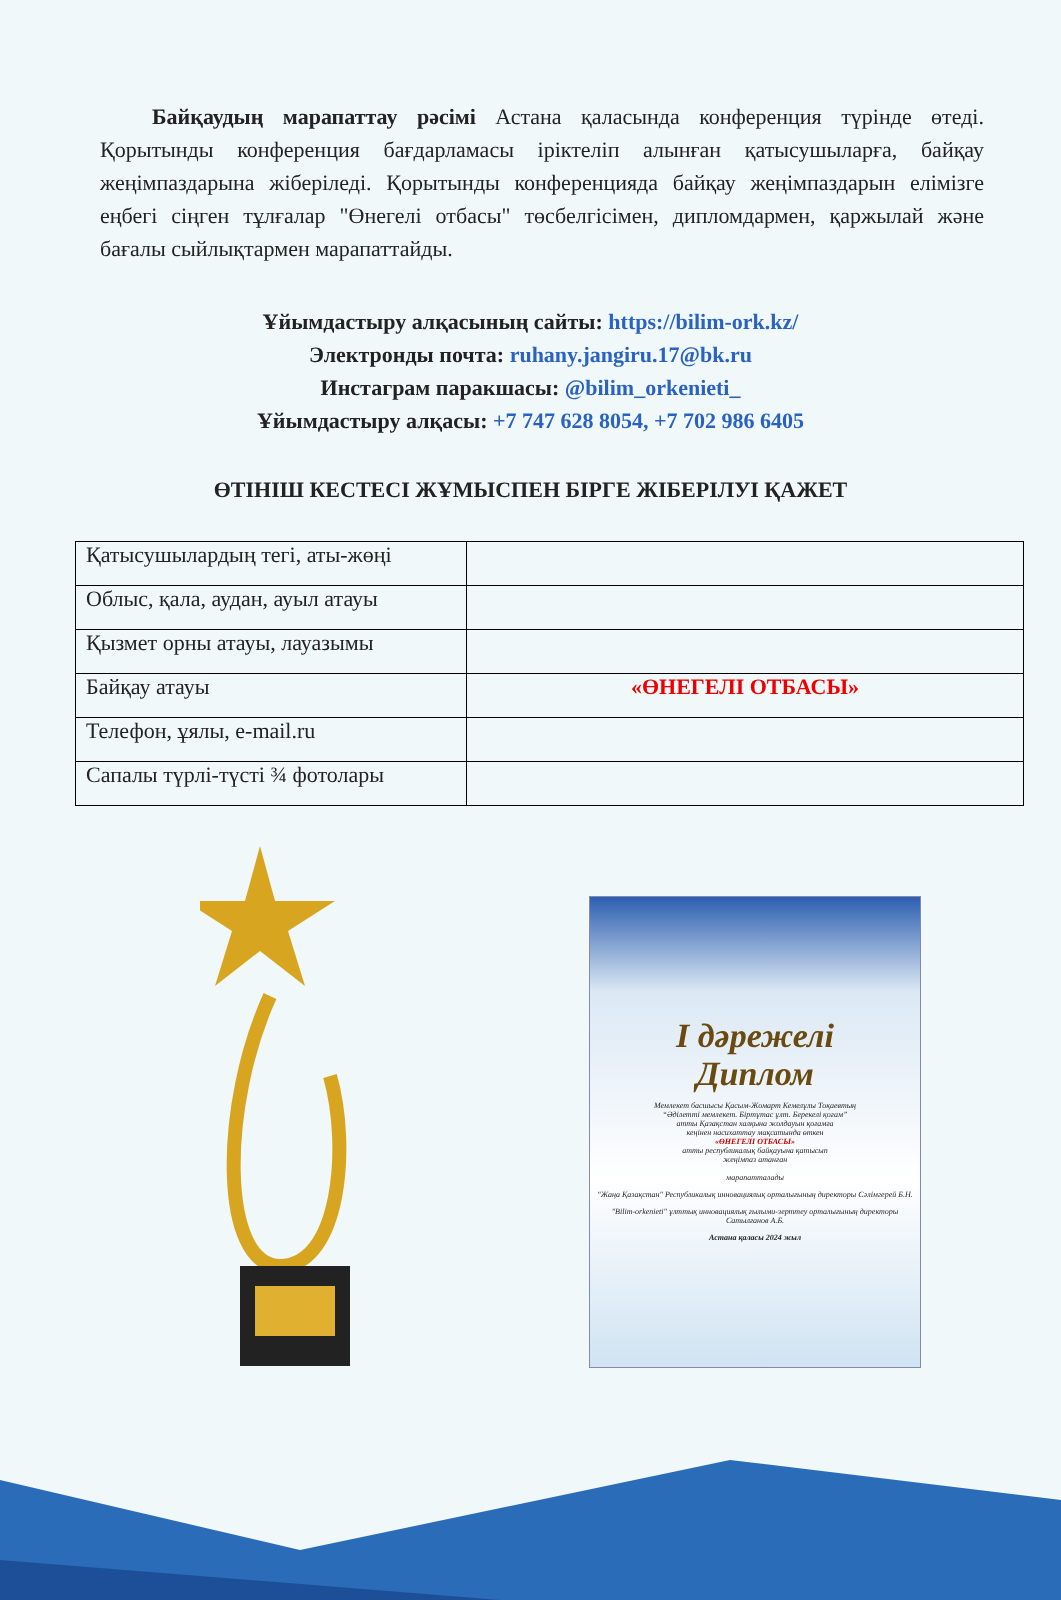Байқаудың марапаттау рәсімі Астана қаласында конференция түрінде өтеді. Қорытынды конференция бағдарламасы іріктеліп алынған қатысушыларға, байқау жеңімпаздарына жіберіледі. Қорытынды конференцияда байқау жеңімпаздарын елімізге еңбегі сіңген тұлғалар "Өнегелі отбасы" төсбелгісімен, дипломдармен, қаржылай және бағалы сыйлықтармен марапаттайды.
Ұйымдастыру алқасының сайты: https://bilim-ork.kz/
Электронды почта: ruhany.jangiru.17@bk.ru
Инстаграм паракшасы: @bilim_orkenieti_
Ұйымдастыру алқасы: +7 747 628 8054, +7 702 986 6405
ӨТІНІШ КЕСТЕСІ ЖҰМЫСПЕН БІРГЕ ЖІБЕРІЛУІ ҚАЖЕТ
| Қатысушылардың тегі, аты-жөңі | |
| Облыс, қала, аудан, ауыл атауы | |
| Қызмет орны атауы, лауазымы | |
| Байқау атауы | «ӨНЕГЕЛІ ОТБАСЫ» |
| Телефон, ұялы, e-mail.ru | |
| Сапалы түрлі-түсті ¾ фотолары | |
I дәрежелі
Диплом
Мемлекет басшысы Қасым-Жомарт Кемелұлы Тоқаевтың
“Әділетті мемлекет. Біртұтас ұлт. Берекелі қоғам”
атты Қазақстан халқына жолдауын қоғамға
кеңінен насихаттау мақсатында өткен
«ӨНЕГЕЛІ ОТБАСЫ»
атты республикалық байқауына қатысып
жеңімпаз атанған
марапатталады
"Жаңа Қазақстан" Республикалық инновациялық орталығының директоры Сәлімгерей Б.Н.
"Bilim-orkenieti" ұлттық инновациялық ғылыми-зерттеу орталығының директоры Сатылғанов А.Б.
Астана қаласы 2024 жыл